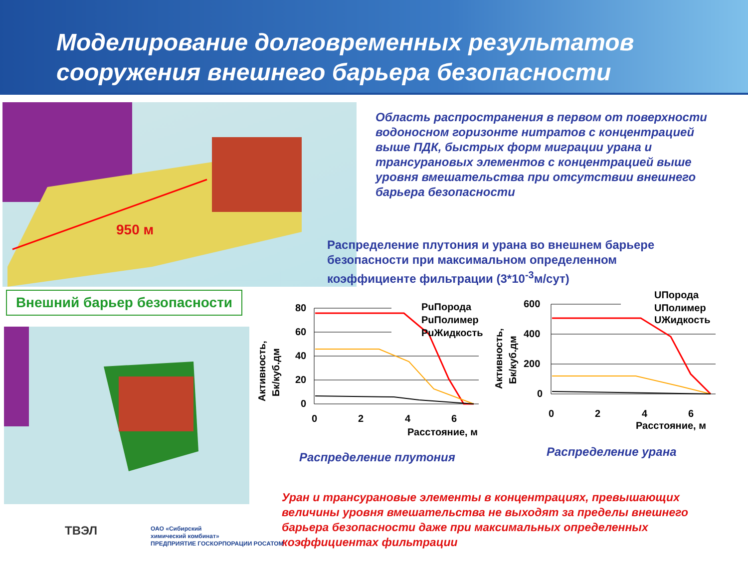Моделирование долговременных результатов сооружения внешнего барьера безопасности
950 м
Область распространения в первом от поверхности водоносном горизонте нитратов с концентрацией выше ПДК, быстрых форм миграции урана и трансурановых элементов с концентрацией выше уровня вмешательства при отсутствии внешнего барьера безопасности
Распределение плутония и урана во внешнем барьере безопасности при максимальном определенном коэффициенте фильтрации (3*10<sup>-3</sup>м/сут)
Внешний барьер безопасности
80
60
40
20
0
0
2
4
6
Расстояние, м
РuПорода
РuПолимер
РuЖидкость
Активность,
Бк/куб.дм
600
400
200
0
0
2
4
6
Расстояние, м
UПорода
UПолимер
UЖидкость
Активность,
Бк/куб.дм
Распределение плутония Распределение урана
Уран и трансурановые элементы в концентрациях, превышающих величины уровня вмешательства не выходят за пределы внешнего барьера безопасности даже при максимальных определенных коэффициентах фильтрации
ТВЭЛ
ОАО «Сибирский
химический комбинат»
ПРЕДПРИЯТИЕ ГОСКОРПОРАЦИИ РОСАТОМ